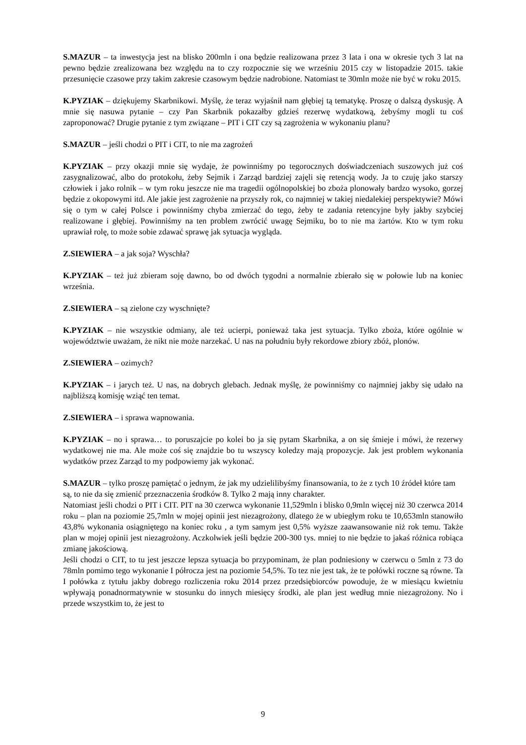S.MAZUR – ta inwestycja jest na blisko 200mln i ona będzie realizowana przez 3 lata i ona w okresie tych 3 lat na pewno będzie zrealizowana bez względu na to czy rozpocznie się we wrześniu 2015 czy w listopadzie 2015. takie przesunięcie czasowe przy takim zakresie czasowym będzie nadrobione. Natomiast te 30mln może nie być w roku 2015.
K.PYZIAK – dziękujemy Skarbnikowi. Myślę, że teraz wyjaśnił nam głębiej tą tematykę. Proszę o dalszą dyskusję. A mnie się nasuwa pytanie – czy Pan Skarbnik pokazałby gdzieś rezerwę wydatkową, żebyśmy mogli tu coś zaproponować? Drugie pytanie z tym związane – PIT i CIT czy są zagrożenia w wykonaniu planu?
S.MAZUR – jeśli chodzi o PIT i CIT, to nie ma zagrożeń
K.PYZIAK – przy okazji mnie się wydaje, że powinniśmy po tegorocznych doświadczeniach suszowych już coś zasygnalizować, albo do protokołu, żeby Sejmik i Zarząd bardziej zajęli się retencją wody. Ja to czuję jako starszy człowiek i jako rolnik – w tym roku jeszcze nie ma tragedii ogólnopolskiej bo zboża plonowały bardzo wysoko, gorzej będzie z okopowymi itd. Ale jakie jest zagrożenie na przyszły rok, co najmniej w takiej niedalekiej perspektywie? Mówi się o tym w całej Polsce i powinniśmy chyba zmierzać do tego, żeby te zadania retencyjne były jakby szybciej realizowane i głębiej. Powinniśmy na ten problem zwrócić uwagę Sejmiku, bo to nie ma żartów. Kto w tym roku uprawiał rolę, to może sobie zdawać sprawę jak sytuacja wygląda.
Z.SIEWIERA – a jak soja? Wyschła?
K.PYZIAK – też już zbieram soję dawno, bo od dwóch tygodni a normalnie zbierało się w połowie lub na koniec września.
Z.SIEWIERA – są zielone czy wyschnięte?
K.PYZIAK – nie wszystkie odmiany, ale też ucierpi, ponieważ taka jest sytuacja. Tylko zboża, które ogólnie w województwie uważam, że nikt nie może narzekać. U nas na południu były rekordowe zbiory zbóż, plonów.
Z.SIEWIERA – ozimych?
K.PYZIAK – i jarych też. U nas, na dobrych glebach. Jednak myślę, że powinniśmy co najmniej jakby się udało na najbliższą komisję wziąć ten temat.
Z.SIEWIERA – i sprawa wapnowania.
K.PYZIAK – no i sprawa… to poruszajcie po kolei bo ja się pytam Skarbnika, a on się śmieje i mówi, że rezerwy wydatkowej nie ma. Ale może coś się znajdzie bo tu wszyscy koledzy mają propozycje. Jak jest problem wykonania wydatków przez Zarząd to my podpowiemy jak wykonać.
S.MAZUR – tylko proszę pamiętać o jednym, że jak my udzielilibyśmy finansowania, to że z tych 10 źródeł które tam są, to nie da się zmienić przeznaczenia środków 8. Tylko 2 mają inny charakter.
Natomiast jeśli chodzi o PIT i CIT. PIT na 30 czerwca wykonanie 11,529mln i blisko 0,9mln więcej niż 30 czerwca 2014 roku – plan na poziomie 25,7mln w mojej opinii jest niezagrożony, dlatego że w ubiegłym roku te 10,653mln stanowiło 43,8% wykonania osiągniętego na koniec roku , a tym samym jest 0,5% wyższe zaawansowanie niż rok temu. Także plan w mojej opinii jest niezagrożony. Aczkolwiek jeśli będzie 200-300 tys. mniej to nie będzie to jakaś różnica robiąca zmianę jakościową.
Jeśli chodzi o CIT, to tu jest jeszcze lepsza sytuacja bo przypominam, że plan podniesiony w czerwcu o 5mln z 73 do 78mln pomimo tego wykonanie I półrocza jest na poziomie 54,5%. To tez nie jest tak, że te połówki roczne są równe. Ta I połówka z tytułu jakby dobrego rozliczenia roku 2014 przez przedsiębiorców powoduje, że w miesiącu kwietniu wpływają ponadnormatywnie w stosunku do innych miesięcy środki, ale plan jest według mnie niezagrożony. No i przede wszystkim to, że jest to
9